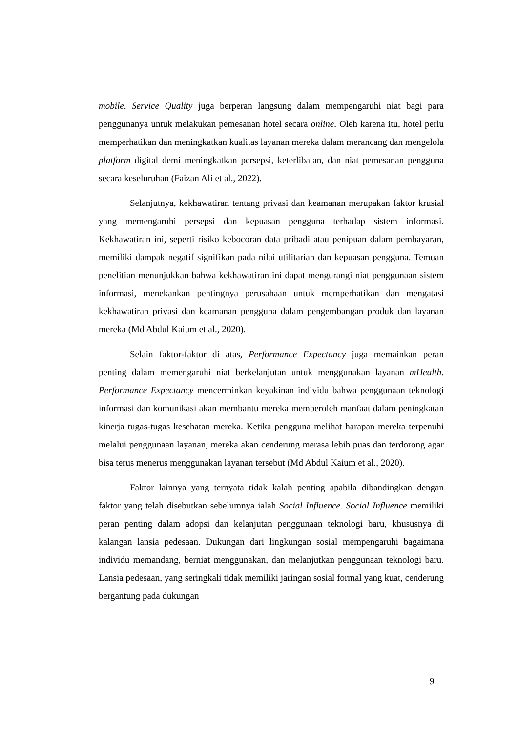mobile. Service Quality juga berperan langsung dalam mempengaruhi niat bagi para penggunanya untuk melakukan pemesanan hotel secara online. Oleh karena itu, hotel perlu memperhatikan dan meningkatkan kualitas layanan mereka dalam merancang dan mengelola platform digital demi meningkatkan persepsi, keterlibatan, dan niat pemesanan pengguna secara keseluruhan (Faizan Ali et al., 2022).
Selanjutnya, kekhawatiran tentang privasi dan keamanan merupakan faktor krusial yang memengaruhi persepsi dan kepuasan pengguna terhadap sistem informasi. Kekhawatiran ini, seperti risiko kebocoran data pribadi atau penipuan dalam pembayaran, memiliki dampak negatif signifikan pada nilai utilitarian dan kepuasan pengguna. Temuan penelitian menunjukkan bahwa kekhawatiran ini dapat mengurangi niat penggunaan sistem informasi, menekankan pentingnya perusahaan untuk memperhatikan dan mengatasi kekhawatiran privasi dan keamanan pengguna dalam pengembangan produk dan layanan mereka (Md Abdul Kaium et al., 2020).
Selain faktor-faktor di atas, Performance Expectancy juga memainkan peran penting dalam memengaruhi niat berkelanjutan untuk menggunakan layanan mHealth. Performance Expectancy mencerminkan keyakinan individu bahwa penggunaan teknologi informasi dan komunikasi akan membantu mereka memperoleh manfaat dalam peningkatan kinerja tugas-tugas kesehatan mereka. Ketika pengguna melihat harapan mereka terpenuhi melalui penggunaan layanan, mereka akan cenderung merasa lebih puas dan terdorong agar bisa terus menerus menggunakan layanan tersebut (Md Abdul Kaium et al., 2020).
Faktor lainnya yang ternyata tidak kalah penting apabila dibandingkan dengan faktor yang telah disebutkan sebelumnya ialah Social Influence. Social Influence memiliki peran penting dalam adopsi dan kelanjutan penggunaan teknologi baru, khususnya di kalangan lansia pedesaan. Dukungan dari lingkungan sosial mempengaruhi bagaimana individu memandang, berniat menggunakan, dan melanjutkan penggunaan teknologi baru. Lansia pedesaan, yang seringkali tidak memiliki jaringan sosial formal yang kuat, cenderung bergantung pada dukungan
9